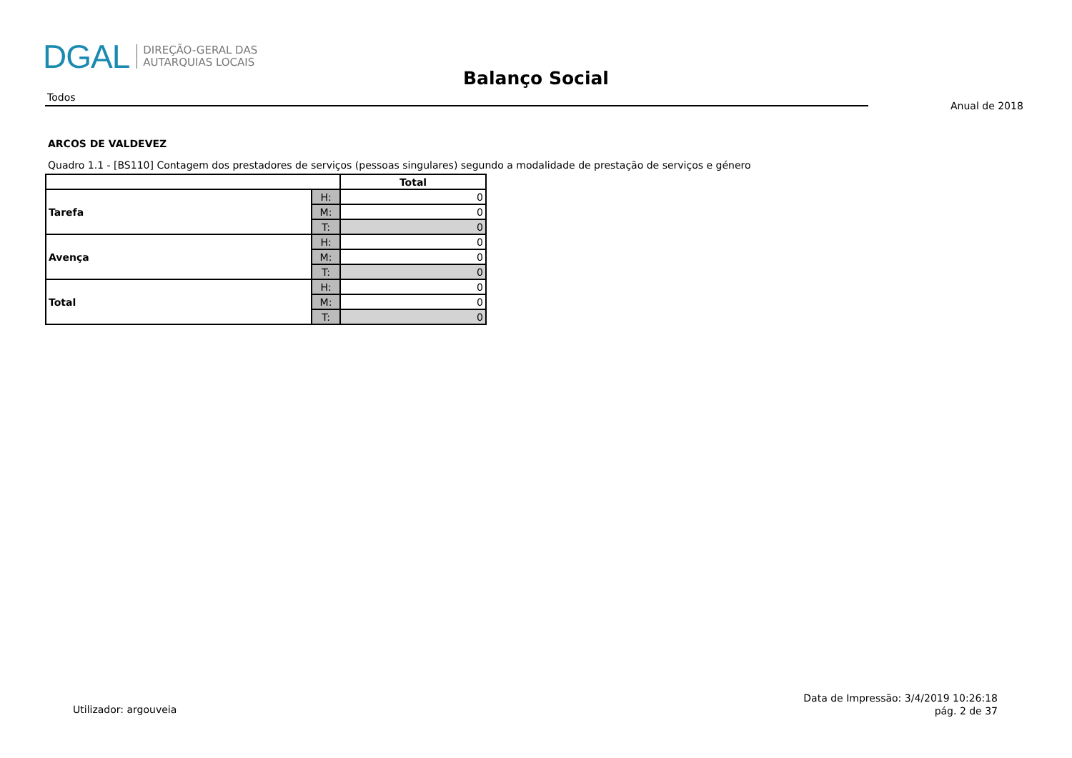DGAL DIREÇÃO-GERAL DAS
AUTARQUIAS LOCAIS
Balanço Social
Todos
Anual de 2018
ARCOS DE VALDEVEZ
Quadro 1.1 - [BS110] Contagem dos prestadores de serviços (pessoas singulares) segundo a modalidade de prestação de serviços e género
| | | Total |
| --- | --- | --- |
| Tarefa | H: | 0 |
| | M: | 0 |
| | T: | 0 |
| Avença | H: | 0 |
| | M: | 0 |
| | T: | 0 |
| Total | H: | 0 |
| | M: | 0 |
| | T: | 0 |
Utilizador: argouveia
Data de Impressão: 3/4/2019 10:26:18
pág. 2 de 37